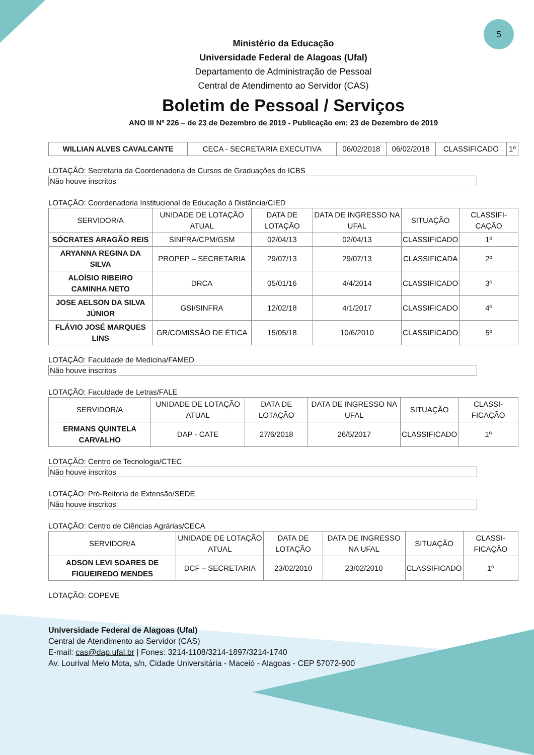5
Ministério da Educação
Universidade Federal de Alagoas (Ufal)
Departamento de Administração de Pessoal
Central de Atendimento ao Servidor (CAS)
Boletim de Pessoal / Serviços
ANO III Nº 226 – de 23 de Dezembro de 2019 - Publicação em: 23 de Dezembro de 2019
| WILLIAN ALVES CAVALCANTE | CECA - SECRETARIA EXECUTIVA | 06/02/2018 | 06/02/2018 | CLASSIFICADO | 1º |
LOTAÇÃO: Secretaria da Coordenadoria de Cursos de Graduações do ICBS
Não houve inscritos
LOTAÇÃO: Coordenadoria Institucional de Educação à Distância/CIED
| SERVIDOR/A | UNIDADE DE LOTAÇÃO ATUAL | DATA DE LOTAÇÃO | DATA DE INGRESSO NA UFAL | SITUAÇÃO | CLASSIFI- CAÇÃO |
| --- | --- | --- | --- | --- | --- |
| SÓCRATES ARAGÃO REIS | SINFRA/CPM/GSM | 02/04/13 | 02/04/13 | CLASSIFICADO | 1º |
| ARYANNA REGINA DA SILVA | PROPEP – SECRETARIA | 29/07/13 | 29/07/13 | CLASSIFICADA | 2º |
| ALOÍSIO RIBEIRO CAMINHA NETO | DRCA | 05/01/16 | 4/4/2014 | CLASSIFICADO | 3º |
| JOSE AELSON DA SILVA JÚNIOR | GSI/SINFRA | 12/02/18 | 4/1/2017 | CLASSIFICADO | 4º |
| FLÁVIO JOSÉ MARQUES LINS | GR/COMISSÃO DE ÉTICA | 15/05/18 | 10/6/2010 | CLASSIFICADO | 5º |
LOTAÇÃO: Faculdade de Medicina/FAMED
Não houve inscritos
LOTAÇÃO: Faculdade de Letras/FALE
| SERVIDOR/A | UNIDADE DE LOTAÇÃO ATUAL | DATA DE LOTAÇÃO | DATA DE INGRESSO NA UFAL | SITUAÇÃO | CLASSI- FICAÇÃO |
| --- | --- | --- | --- | --- | --- |
| ERMANS QUINTELA CARVALHO | DAP - CATE | 27/6/2018 | 26/5/2017 | CLASSIFICADO | 1º |
LOTAÇÃO: Centro de Tecnologia/CTEC
Não houve inscritos
LOTAÇÃO: Pró-Reitoria de Extensão/SEDE
Não houve inscritos
LOTAÇÃO: Centro de Ciências Agrárias/CECA
| SERVIDOR/A | UNIDADE DE LOTAÇÃO ATUAL | DATA DE LOTAÇÃO | DATA DE INGRESSO NA UFAL | SITUAÇÃO | CLASSI- FICAÇÃO |
| --- | --- | --- | --- | --- | --- |
| ADSON LEVI SOARES DE FIGUEIREDO MENDES | DCF – SECRETARIA | 23/02/2010 | 23/02/2010 | CLASSIFICADO | 1º |
LOTAÇÃO: COPEVE
Universidade Federal de Alagoas (Ufal)
Central de Atendimento ao Servidor (CAS)
E-mail: cas@dap.ufal.br | Fones: 3214-1108/3214-1897/3214-1740
Av. Lourival Melo Mota, s/n, Cidade Universitária - Maceió - Alagoas - CEP 57072-900